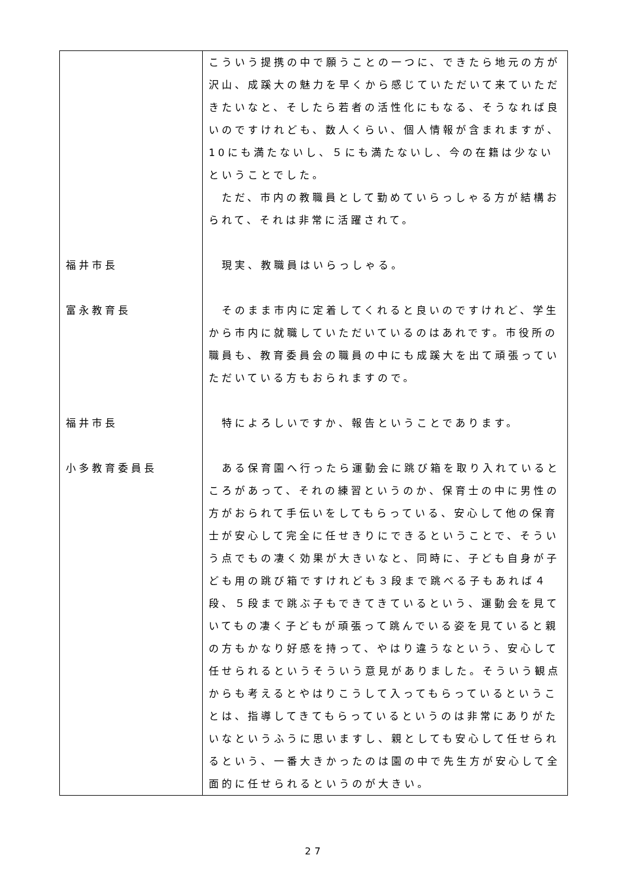| | こういう提携の中で願うことの一つに、できたら地元の方が沢山、成蹊大の魅力を早くから感じていただいて来ていただきたいなと、そしたら若者の活性化にもなる、そうなれば良いのですけれども、数人くらい、個人情報が含まれますが、10にも満たないし、５にも満たないし、今の在籍は少ないということでした。 ただ、市内の教職員として勤めていらっしゃる方が結構おられて、それは非常に活躍されて。 |
| 福井市長 | 現実、教職員はいらっしゃる。 |
| 富永教育長 | そのまま市内に定着してくれると良いのですけれど、学生から市内に就職していただいているのはあれです。市役所の職員も、教育委員会の職員の中にも成蹊大を出て頑張っていただいている方もおられますので。 |
| 福井市長 | 特によろしいですか、報告ということであります。 |
| 小多教育委員長 | ある保育園へ行ったら運動会に跳び箱を取り入れているところがあって、それの練習というのか、保育士の中に男性の方がおられて手伝いをしてもらっている、安心して他の保育士が安心して完全に任せきりにできるということで、そういう点でもの凄く効果が大きいなと、同時に、子ども自身が子ども用の跳び箱ですけれども３段まで跳べる子もあれば４段、５段まで跳ぶ子もできてきているという、運動会を見ていてもの凄く子どもが頑張って跳んでいる姿を見ていると親の方もかなり好感を持って、やはり違うなという、安心して任せられるというそういう意見がありました。そういう観点からも考えるとやはりこうして入ってもらっているということは、指導してきてもらっているというのは非常にありがたいなというふうに思いますし、親としても安心して任せられるという、一番大きかったのは園の中で先生方が安心して全面的に任せられるというのが大きい。 |
27